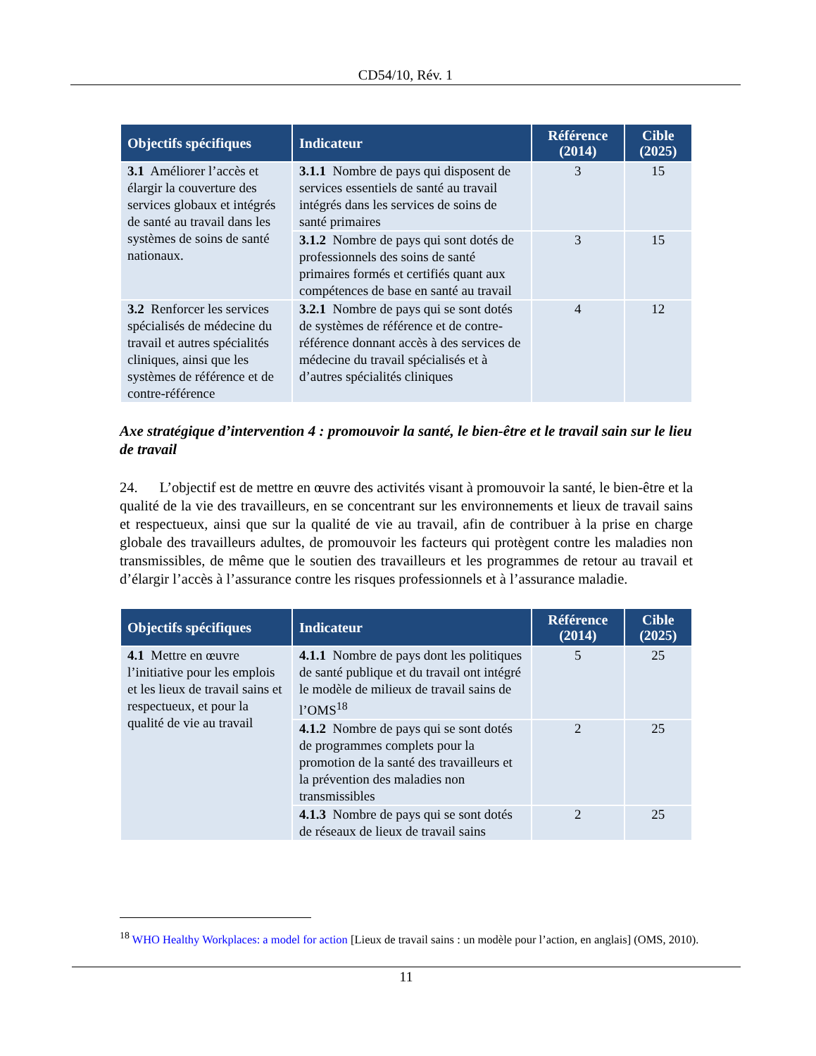CD54/10, Rév. 1
| Objectifs spécifiques | Indicateur | Référence (2014) | Cible (2025) |
| --- | --- | --- | --- |
| 3.1 Améliorer l’accès et élargir la couverture des services globaux et intégrés de santé au travail dans les systèmes de soins de santé nationaux. | 3.1.1 Nombre de pays qui disposent de services essentiels de santé au travail intégrés dans les services de soins de santé primaires | 3 | 15 |
| | 3.1.2 Nombre de pays qui sont dotés de professionnels des soins de santé primaires formés et certifiés quant aux compétences de base en santé au travail | 3 | 15 |
| 3.2 Renforcer les services spécialisés de médecine du travail et autres spécialités cliniques, ainsi que les systèmes de référence et de contre-référence | 3.2.1 Nombre de pays qui se sont dotés de systèmes de référence et de contre-référence donnant accès à des services de médecine du travail spécialisés et à d’autres spécialités cliniques | 4 | 12 |
Axe stratégique d’intervention 4 : promouvoir la santé, le bien-être et le travail sain sur le lieu de travail
24. L’objectif est de mettre en œuvre des activités visant à promouvoir la santé, le bien-être et la qualité de la vie des travailleurs, en se concentrant sur les environnements et lieux de travail sains et respectueux, ainsi que sur la qualité de vie au travail, afin de contribuer à la prise en charge globale des travailleurs adultes, de promouvoir les facteurs qui protègent contre les maladies non transmissibles, de même que le soutien des travailleurs et les programmes de retour au travail et d’élargir l’accès à l’assurance contre les risques professionnels et à l’assurance maladie.
| Objectifs spécifiques | Indicateur | Référence (2014) | Cible (2025) |
| --- | --- | --- | --- |
| 4.1 Mettre en œuvre l’initiative pour les emplois et les lieux de travail sains et respectueux, et pour la qualité de vie au travail | 4.1.1 Nombre de pays dont les politiques de santé publique et du travail ont intégré le modèle de milieux de travail sains de l’OMS<sup>18</sup> | 5 | 25 |
| | 4.1.2 Nombre de pays qui se sont dotés de programmes complets pour la promotion de la santé des travailleurs et la prévention des maladies non transmissibles | 2 | 25 |
| | 4.1.3 Nombre de pays qui se sont dotés de réseaux de lieux de travail sains | 2 | 25 |
<sup>18</sup> WHO Healthy Workplaces: a model for action [Lieux de travail sains : un modèle pour l’action, en anglais] (OMS, 2010).
11